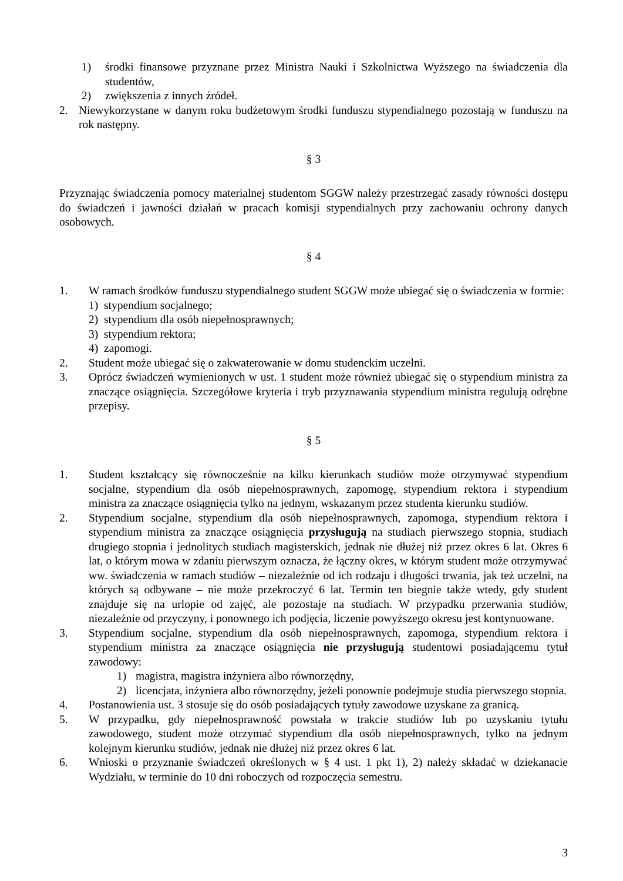1) środki finansowe przyznane przez Ministra Nauki i Szkolnictwa Wyższego na świadczenia dla studentów,
2) zwiększenia z innych źródeł.
2. Niewykorzystane w danym roku budżetowym środki funduszu stypendialnego pozostają w funduszu na rok następny.
§ 3
Przyznając świadczenia pomocy materialnej studentom SGGW należy przestrzegać zasady równości dostępu do świadczeń i jawności działań w pracach komisji stypendialnych przy zachowaniu ochrony danych osobowych.
§ 4
1. W ramach środków funduszu stypendialnego student SGGW może ubiegać się o świadczenia w formie:
1) stypendium socjalnego;
2) stypendium dla osób niepełnosprawnych;
3) stypendium rektora;
4) zapomogi.
2. Student może ubiegać się o zakwaterowanie w domu studenckim uczelni.
3. Oprócz świadczeń wymienionych w ust. 1 student może również ubiegać się o stypendium ministra za znaczące osiągnięcia. Szczegółowe kryteria i tryb przyznawania stypendium ministra regulują odrębne przepisy.
§ 5
1. Student kształcący się równocześnie na kilku kierunkach studiów może otrzymywać stypendium socjalne, stypendium dla osób niepełnosprawnych, zapomogę, stypendium rektora i stypendium ministra za znaczące osiągnięcia tylko na jednym, wskazanym przez studenta kierunku studiów.
2. Stypendium socjalne, stypendium dla osób niepełnosprawnych, zapomoga, stypendium rektora i stypendium ministra za znaczące osiągnięcia przysługują na studiach pierwszego stopnia, studiach drugiego stopnia i jednolitych studiach magisterskich, jednak nie dłużej niż przez okres 6 lat. Okres 6 lat, o którym mowa w zdaniu pierwszym oznacza, że łączny okres, w którym student może otrzymywać ww. świadczenia w ramach studiów – niezależnie od ich rodzaju i długości trwania, jak też uczelni, na których są odbywane – nie może przekroczyć 6 lat. Termin ten biegnie także wtedy, gdy student znajduje się na urlopie od zajęć, ale pozostaje na studiach. W przypadku przerwania studiów, niezależnie od przyczyny, i ponownego ich podjęcia, liczenie powyższego okresu jest kontynuowane.
3. Stypendium socjalne, stypendium dla osób niepełnosprawnych, zapomoga, stypendium rektora i stypendium ministra za znaczące osiągnięcia nie przysługują studentowi posiadającemu tytuł zawodowy:
1) magistra, magistra inżyniera albo równorzędny,
2) licencjata, inżyniera albo równorzędny, jeżeli ponownie podejmuje studia pierwszego stopnia.
4. Postanowienia ust. 3 stosuje się do osób posiadających tytuły zawodowe uzyskane za granicą.
5. W przypadku, gdy niepełnosprawność powstała w trakcie studiów lub po uzyskaniu tytułu zawodowego, student może otrzymać stypendium dla osób niepełnosprawnych, tylko na jednym kolejnym kierunku studiów, jednak nie dłużej niż przez okres 6 lat.
6. Wnioski o przyznanie świadczeń określonych w § 4 ust. 1 pkt 1), 2) należy składać w dziekanacie Wydziału, w terminie do 10 dni roboczych od rozpoczęcia semestru.
3